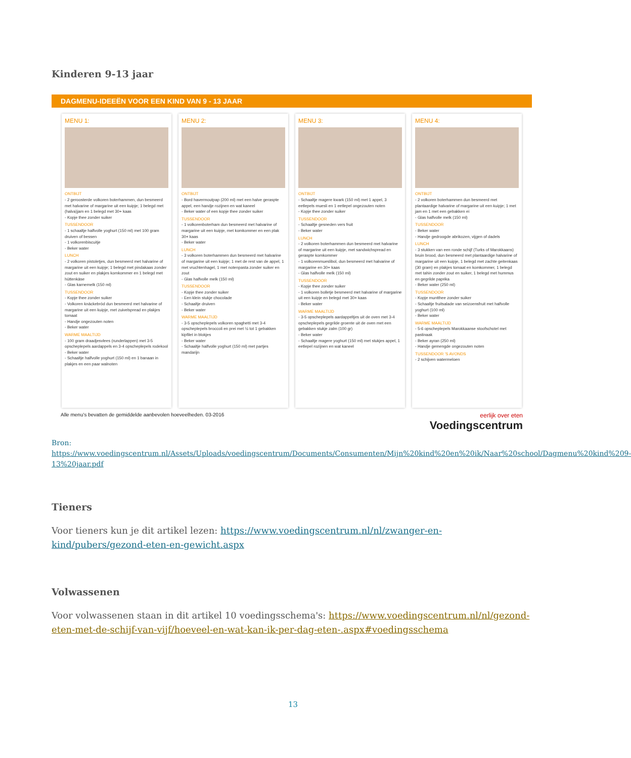Kinderen 9-13 jaar
DAGMENU-IDEEËN VOOR EEN KIND VAN 9 - 13 JAAR
MENU 1:
ONTBIJT
- 2 geroosterde volkoren boterhammen, dun besmeerd met halvarine of margarine uit een kuipje; 1 belegd met (halva)jam en 1 belegd met 30+ kaas
- Kopje thee zonder suiker
TUSSENDOOR
- 1 schaaltje halfvolle yoghurt (150 ml) met 100 gram druiven of bessen
- 1 volkorenbiscuitje
- Beker water
LUNCH
- 2 volkoren pistoletjes, dun besmeerd met halvarine of margarine uit een kuipje; 1 belegd met pindakaas zonder zout en suiker en plakjes komkommer en 1 belegd met hüttenkäse
- Glas karnemelk (150 ml)
TUSSENDOOR
- Kopje thee zonder suiker
- Volkoren knäckebröd dun besmeerd met halvarine of margarine uit een kuipje, met zuivelspread en plakjes tomaat
- Handje ongezouten noten
- Beker water
WARME MAALTIJD
- 100 gram draadjesvlees (runderlappen) met 3-5 opscheplepels aardappels en 3-4 opscheplepels rodekool
- Beker water
- Schaaltje halfvolle yoghurt (150 ml) en 1 banaan in plakjes en een paar walnoten
MENU 2:
ONTBIJT
- Bord havermoutpap (200 ml) met een halve geraspte appel, een handje rozijnen en wat kaneel
- Beker water of een kopje thee zonder suiker
TUSSENDOOR
- 1 volkorenboterham dun besmeerd met halvarine of margarine uit een kuipje, met komkommer en een plak 30+ kaas
- Beker water
LUNCH
- 3 volkoren boterhammen dun besmeerd met halvarine of margarine uit een kuipje; 1 met de rest van de appel, 1 met vruchtenhagel, 1 met notenpasta zonder suiker en zout
- Glas halfvolle melk (150 ml)
TUSSENDOOR
- Kopje thee zonder suiker
- Een klein stukje chocolade
- Schaaltje druiven
- Beker water
WARME MAALTIJD
- 3-5 opscheplepels volkoren spaghetti met 3-4 opscheplepels broccoli en prei met ½ tot 1 gebakken kipfilet in blokjes
- Beker water
- Schaaltje halfvolle yoghurt (150 ml) met partjes mandarijn
MENU 3:
ONTBIJT
- Schaaltje magere kwark (150 ml) met 1 appel, 3 eetlepels muesli en 1 eetlepel ongezouten noten
- Kopje thee zonder suiker
TUSSENDOOR
- Schaaltje gesneden vers fruit
- Beker water
LUNCH
- 2 volkoren boterhammen dun besmeerd met halvarine of margarine uit een kuipje, met sandwichspread en geraspte komkommer
- 1 volkorenmueslibol, dun besmeerd met halvarine of margarine en 30+ kaas
- Glas halfvolle melk (150 ml)
TUSSENDOOR
- Kopje thee zonder suiker
- 1 volkoren bolletje besmeerd met halvarine of margarine uit een kuipje en belegd met 30+ kaas
- Beker water
WARME MAALTIJD
- 3-5 opscheplepels aardappeltjes uit de oven met 3-4 opscheplepels gegrilde groente uit de oven met een gebakken stukje zalm (100 gr)
- Beker water
- Schaaltje magere yoghurt (150 ml) met stukjes appel, 1 eetlepel rozijnen en wat kaneel
MENU 4:
ONTBIJT
- 2 volkoren boterhammen dun besmeerd met plantaardige halvarine of margarine uit een kuipje; 1 met jam en 1 met een gebakken ei
- Glas halfvolle melk (150 ml)
TUSSENDOOR
- Beker water
- Handje gedroogde abrikozen, vijgen of dadels
LUNCH
- 3 stukken van een ronde schijf (Turks of Marokkaans) bruin brood, dun besmeerd met plantaardige halvarine of margarine uit een kuipje, 1 belegd met zachte geitenkaas (30 gram) en plakjes tomaat en komkommer, 1 belegd met tahin zonder zout en suiker, 1 belegd met hummus en gegrilde paprika
- Beker water (250 ml)
TUSSENDOOR
- Kopje muntthee zonder suiker
- Schaaltje fruitsalade van seizoensfruit met halfvolle yoghurt (100 ml)
- Beker water
WARME MAALTIJD
- 5-6 opscheplepels Marokkaanse stoofschotel met pastinaak
- Beker ayran (250 ml)
- Handje gemengde ongezouten noten
TUSSENDOOR 'S AVONDS
- 2 schijven watermeloen
Alle menu's bevatten de gemiddelde aanbevolen hoeveelheden. 03-2016 eerlijk over eten
Voedingscentrum
Bron:
https://www.voedingscentrum.nl/Assets/Uploads/voedingscentrum/Documents/Consumenten/Mijn%20kind%20en%20ik/Naar%20school/Dagmenu%20kind%209-13%20jaar.pdf
Tieners
Voor tieners kun je dit artikel lezen: https://www.voedingscentrum.nl/nl/zwanger-en-kind/pubers/gezond-eten-en-gewicht.aspx
Volwassenen
Voor volwassenen staan in dit artikel 10 voedingsschema's: https://www.voedingscentrum.nl/nl/gezond-eten-met-de-schijf-van-vijf/hoeveel-en-wat-kan-ik-per-dag-eten-.aspx#voedingsschema
13